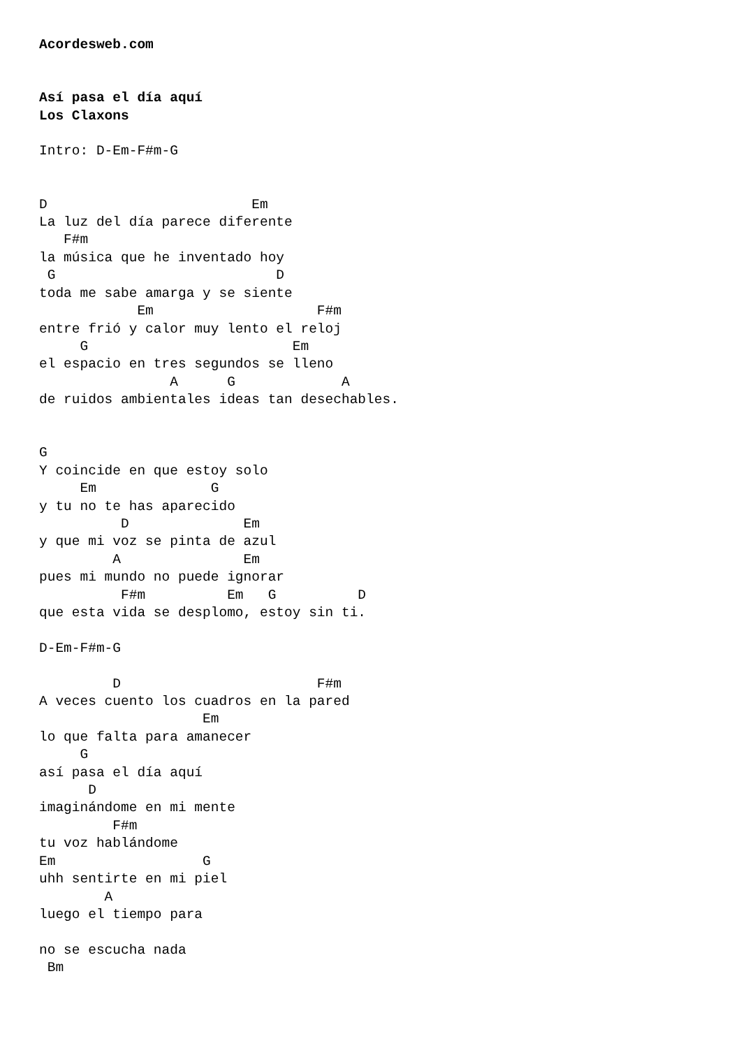Acordesweb.com


Así pasa el día aquí
Los Claxons

Intro: D-Em-F#m-G


D                         Em
La luz del día parece diferente
   F#m
la música que he inventado hoy
 G                           D
toda me sabe amarga y se siente
            Em                    F#m
entre frió y calor muy lento el reloj
     G                         Em
el espacio en tres segundos se lleno
                A      G             A
de ruidos ambientales ideas tan desechables.


G
Y coincide en que estoy solo
     Em              G
y tu no te has aparecido
          D              Em
y que mi voz se pinta de azul
         A               Em
pues mi mundo no puede ignorar
          F#m          Em   G          D
que esta vida se desplomo, estoy sin ti.

D-Em-F#m-G

         D                        F#m
A veces cuento los cuadros en la pared
                    Em
lo que falta para amanecer
     G
así pasa el día aquí
      D
imaginándome en mi mente
         F#m
tu voz hablándome
Em                  G
uhh sentirte en mi piel
        A
luego el tiempo para

no se escucha nada
 Bm